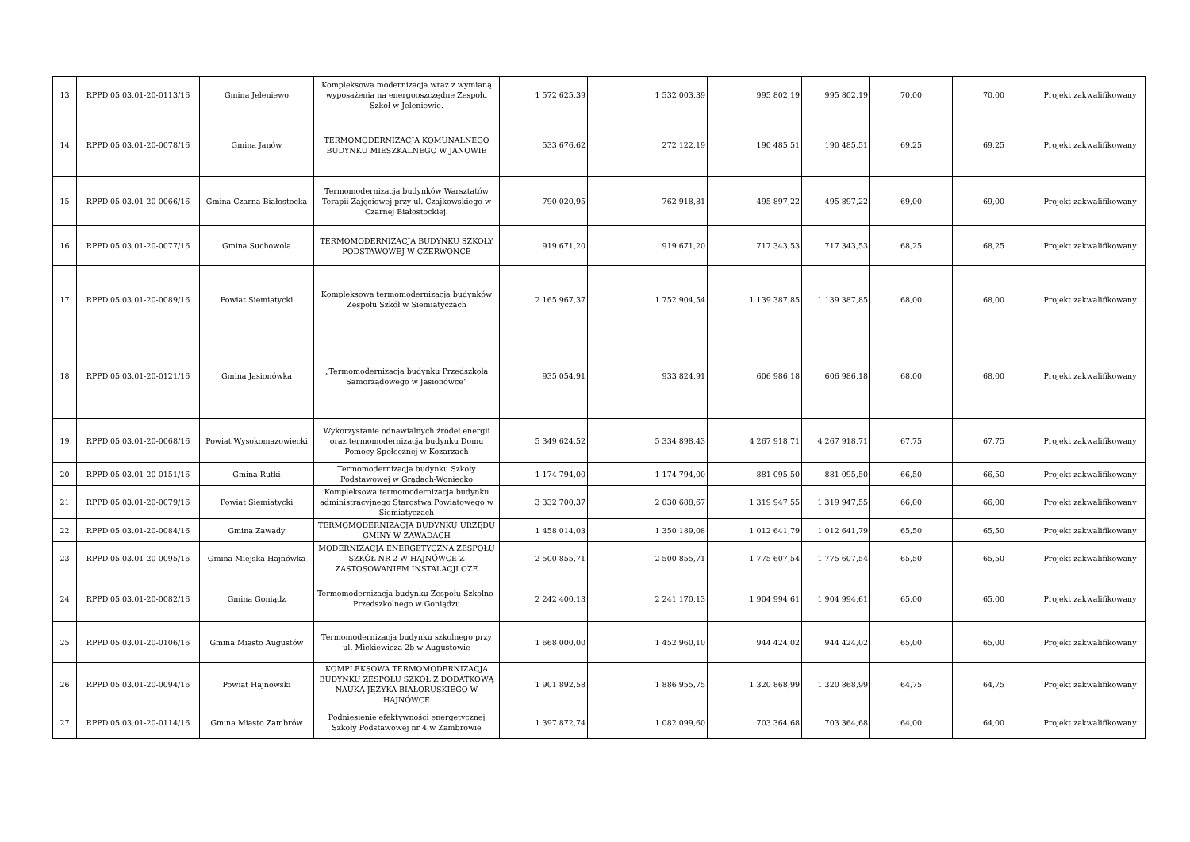| 13 | RPPD.05.03.01-20-0113/16 | Gmina Jeleniewo | Kompleksowa modernizacja wraz z wymianą wyposażenia na energooszczędne Zespołu Szkół w Jeleniewie. | 1 572 625,39 | 1 532 003,39 | 995 802,19 | 995 802,19 | 70,00 | 70,00 | Projekt zakwalifikowany |
| 14 | RPPD.05.03.01-20-0078/16 | Gmina Janów | TERMOMODERNIZACJA KOMUNALNEGO BUDYNKU MIESZKALNEGO W JANOWIE | 533 676,62 | 272 122,19 | 190 485,51 | 190 485,51 | 69,25 | 69,25 | Projekt zakwalifikowany |
| 15 | RPPD.05.03.01-20-0066/16 | Gmina Czarna Białostocka | Termomodernizacja budynków Warsztatów Terapii Zajęciowej przy ul. Czajkowskiego w Czarnej Białostockiej. | 790 020,95 | 762 918,81 | 495 897,22 | 495 897,22 | 69,00 | 69,00 | Projekt zakwalifikowany |
| 16 | RPPD.05.03.01-20-0077/16 | Gmina Suchowola | TERMOMODERNIZACJA BUDYNKU SZKOŁY PODSTAWOWEJ W CZERWONCE | 919 671,20 | 919 671,20 | 717 343,53 | 717 343,53 | 68,25 | 68,25 | Projekt zakwalifikowany |
| 17 | RPPD.05.03.01-20-0089/16 | Powiat Siemiatycki | Kompleksowa termomodernizacja budynków Zespołu Szkół w Siemiatyczach | 2 165 967,37 | 1 752 904,54 | 1 139 387,85 | 1 139 387,85 | 68,00 | 68,00 | Projekt zakwalifikowany |
| 18 | RPPD.05.03.01-20-0121/16 | Gmina Jasionówka | „Termomodernizacja budynku Przedszkola Samorządowego w Jasionówce” | 935 054,91 | 933 824,91 | 606 986,18 | 606 986,18 | 68,00 | 68,00 | Projekt zakwalifikowany |
| 19 | RPPD.05.03.01-20-0068/16 | Powiat Wysokomazowiecki | Wykorzystanie odnawialnych źródeł energii oraz termomodernizacja budynku Domu Pomocy Społecznej w Kozarzach | 5 349 624,52 | 5 334 898,43 | 4 267 918,71 | 4 267 918,71 | 67,75 | 67,75 | Projekt zakwalifikowany |
| 20 | RPPD.05.03.01-20-0151/16 | Gmina Rutki | Termomodernizacja budynku Szkoły Podstawowej w Grądach-Woniecko | 1 174 794,00 | 1 174 794,00 | 881 095,50 | 881 095,50 | 66,50 | 66,50 | Projekt zakwalifikowany |
| 21 | RPPD.05.03.01-20-0079/16 | Powiat Siemiatycki | Kompleksowa termomodernizacja budynku administracyjnego Starostwa Powiatowego w Siemiatyczach | 3 332 700,37 | 2 030 688,67 | 1 319 947,55 | 1 319 947,55 | 66,00 | 66,00 | Projekt zakwalifikowany |
| 22 | RPPD.05.03.01-20-0084/16 | Gmina Zawady | TERMOMODERNIZACJA BUDYNKU URZĘDU GMINY W ZAWADACH | 1 458 014,03 | 1 350 189,08 | 1 012 641,79 | 1 012 641,79 | 65,50 | 65,50 | Projekt zakwalifikowany |
| 23 | RPPD.05.03.01-20-0095/16 | Gmina Miejska Hajnówka | MODERNIZACJA ENERGETYCZNA ZESPOŁU SZKÓŁ NR 2 W HAJNÓWCE Z ZASTOSOWANIEM INSTALACJI OZE | 2 500 855,71 | 2 500 855,71 | 1 775 607,54 | 1 775 607,54 | 65,50 | 65,50 | Projekt zakwalifikowany |
| 24 | RPPD.05.03.01-20-0082/16 | Gmina Goniądz | Termomodernizacja budynku Zespołu Szkolno-Przedszkolnego w Goniądzu | 2 242 400,13 | 2 241 170,13 | 1 904 994,61 | 1 904 994,61 | 65,00 | 65,00 | Projekt zakwalifikowany |
| 25 | RPPD.05.03.01-20-0106/16 | Gmina Miasto Augustów | Termomodernizacja budynku szkolnego przy ul. Mickiewicza 2b w Augustowie | 1 668 000,00 | 1 452 960,10 | 944 424,02 | 944 424,02 | 65,00 | 65,00 | Projekt zakwalifikowany |
| 26 | RPPD.05.03.01-20-0094/16 | Powiat Hajnowski | KOMPLEKSOWA TERMOMODERNIZACJA BUDYNKU ZESPOŁU SZKÓŁ Z DODATKOWĄ NAUKĄ JĘZYKA BIAŁORUSKIEGO W HAJNÓWCE | 1 901 892,58 | 1 886 955,75 | 1 320 868,99 | 1 320 868,99 | 64,75 | 64,75 | Projekt zakwalifikowany |
| 27 | RPPD.05.03.01-20-0114/16 | Gmina Miasto Zambrów | Podniesienie efektywności energetycznej Szkoły Podstawowej nr 4 w Zambrowie | 1 397 872,74 | 1 082 099,60 | 703 364,68 | 703 364,68 | 64,00 | 64,00 | Projekt zakwalifikowany |